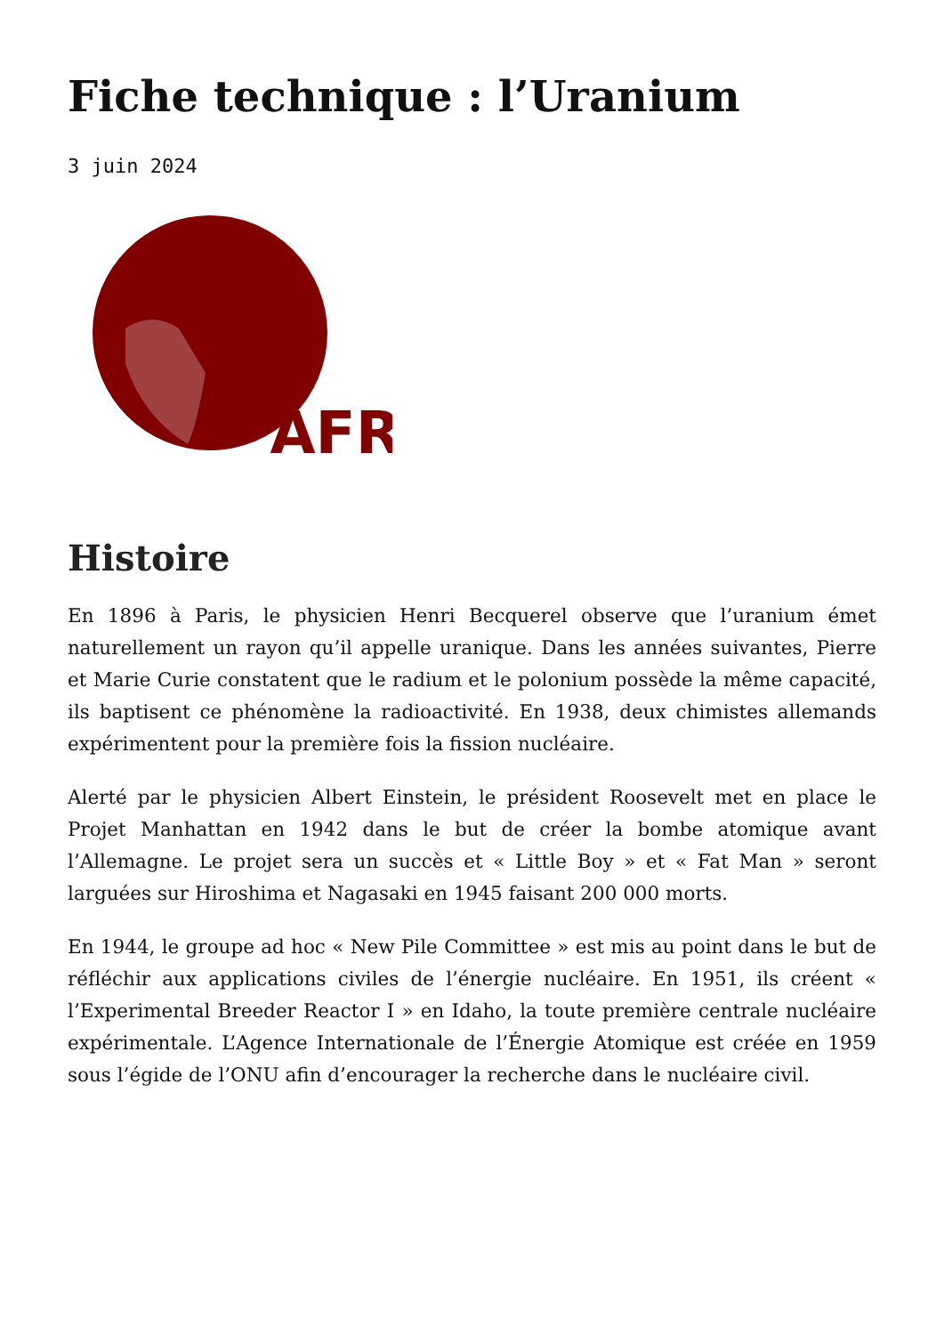Fiche technique : l’Uranium
3 juin 2024
‘AFR
Histoire
En 1896 à Paris, le physicien Henri Becquerel observe que l’uranium émet naturellement un rayon qu’il appelle uranique. Dans les années suivantes, Pierre et Marie Curie constatent que le radium et le polonium possède la même capacité, ils baptisent ce phénomène la radioactivité. En 1938, deux chimistes allemands expérimentent pour la première fois la fission nucléaire.
Alerté par le physicien Albert Einstein, le président Roosevelt met en place le Projet Manhattan en 1942 dans le but de créer la bombe atomique avant l’Allemagne. Le projet sera un succès et « Little Boy » et « Fat Man » seront larguées sur Hiroshima et Nagasaki en 1945 faisant 200 000 morts.
En 1944, le groupe ad hoc « New Pile Committee » est mis au point dans le but de réfléchir aux applications civiles de l’énergie nucléaire. En 1951, ils créent « l’Experimental Breeder Reactor I » en Idaho, la toute première centrale nucléaire expérimentale. L’Agence Internationale de l’Énergie Atomique est créée en 1959 sous l’égide de l’ONU afin d’encourager la recherche dans le nucléaire civil.